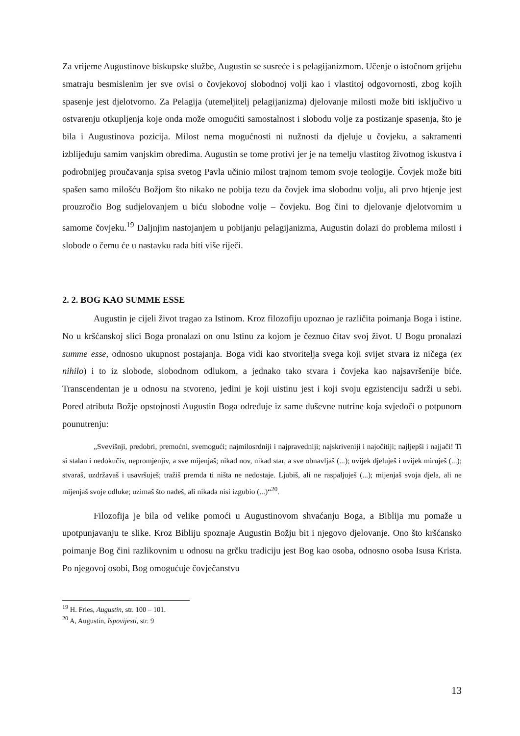Za vrijeme Augustinove biskupske službe, Augustin se susreće i s pelagijanizmom. Učenje o istočnom grijehu smatraju besmislenim jer sve ovisi o čovjekovoj slobodnoj volji kao i vlastitoj odgovornosti, zbog kojih spasenje jest djelotvorno. Za Pelagija (utemeljitelj pelagijanizma) djelovanje milosti može biti isključivo u ostvarenju otkupljenja koje onda može omogućiti samostalnost i slobodu volje za postizanje spasenja, što je bila i Augustinova pozicija. Milost nema mogućnosti ni nužnosti da djeluje u čovjeku, a sakramenti izblijeđuju samim vanjskim obredima. Augustin se tome protivi jer je na temelju vlastitog životnog iskustva i podrobnijeg proučavanja spisa svetog Pavla učinio milost trajnom temom svoje teologije. Čovjek može biti spašen samo milošću Božjom što nikako ne pobija tezu da čovjek ima slobodnu volju, ali prvo htjenje jest prouzročio Bog sudjelovanjem u biću slobodne volje – čovjeku. Bog čini to djelovanje djelotvornim u samome čovjeku.<sup>19</sup> Daljnjim nastojanjem u pobijanju pelagijanizma, Augustin dolazi do problema milosti i slobode o čemu će u nastavku rada biti više riječi.
2. 2. BOG KAO SUMME ESSE
Augustin je cijeli život tragao za Istinom. Kroz filozofiju upoznao je različita poimanja Boga i istine. No u kršćanskoj slici Boga pronalazi on onu Istinu za kojom je čeznuo čitav svoj život. U Bogu pronalazi summe esse, odnosno ukupnost postajanja. Boga vidi kao stvoritelja svega koji svijet stvara iz ničega (ex nihilo) i to iz slobode, slobodnom odlukom, a jednako tako stvara i čovjeka kao najsavršenije biće. Transcendentan je u odnosu na stvoreno, jedini je koji uistinu jest i koji svoju egzistenciju sadrži u sebi. Pored atributa Božje opstojnosti Augustin Boga određuje iz same duševne nutrine koja svjedoči o potpunom pounutrenju:
„Svevišnji, predobri, premoćni, svemogući; najmilosrdniji i najpravedniji; najskriveniji i najočitiji; najljepši i najjači! Ti si stalan i nedokučiv, nepromjenjiv, a sve mijenjaš; nikad nov, nikad star, a sve obnavljaš (...); uvijek djeluješ i uvijek miruješ (...); stvaraš, uzdržavaš i usavršuješ; tražiš premda ti ništa ne nedostaje. Ljubiš, ali ne raspaljuješ (...); mijenjaš svoja djela, ali ne mijenjaš svoje odluke; uzimaš što nađeš, ali nikada nisi izgubio (...)“<sup>20</sup>.
Filozofija je bila od velike pomoći u Augustinovom shvaćanju Boga, a Biblija mu pomaže u upotpunjavanju te slike. Kroz Bibliju spoznaje Augustin Božju bit i njegovo djelovanje. Ono što kršćansko poimanje Bog čini razlikovnim u odnosu na grčku tradiciju jest Bog kao osoba, odnosno osoba Isusa Krista. Po njegovoj osobi, Bog omogućuje čovječanstvu
<sup>19</sup> H. Fries, Augustin, str. 100 – 101.
<sup>20</sup> A, Augustin, Ispovijesti, str. 9
13